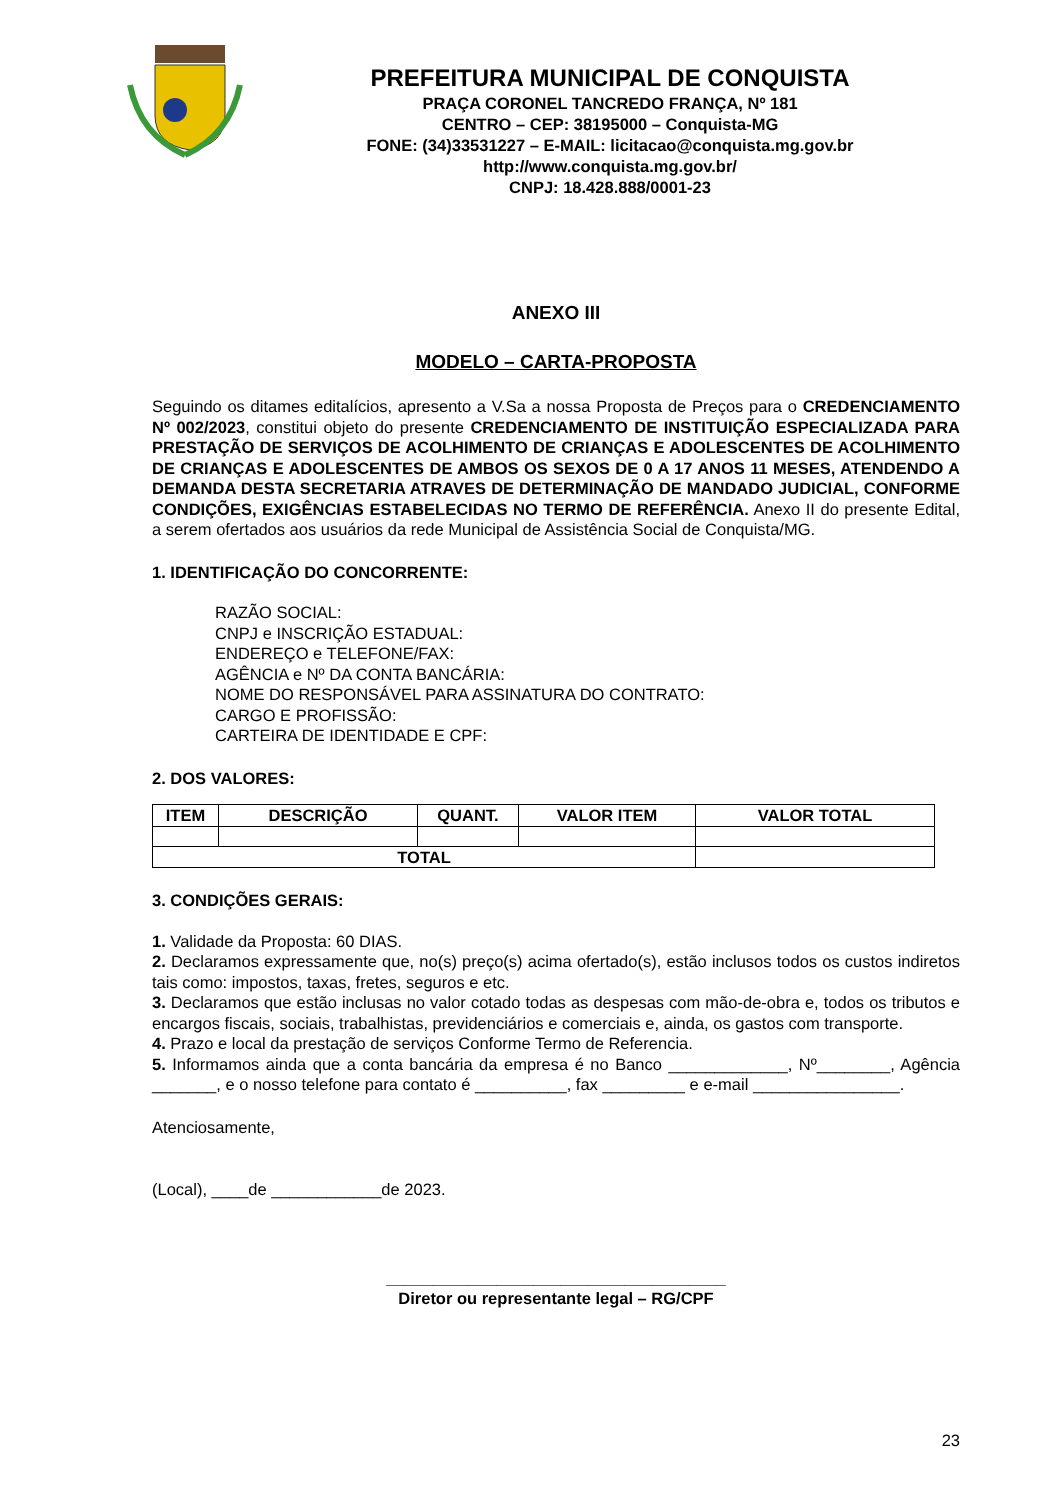PREFEITURA MUNICIPAL DE CONQUISTA
PRAÇA CORONEL TANCREDO FRANÇA, Nº 181
CENTRO – CEP: 38195000 – Conquista-MG
FONE: (34)33531227 – E-MAIL: licitacao@conquista.mg.gov.br
http://www.conquista.mg.gov.br/
CNPJ: 18.428.888/0001-23
ANEXO III
MODELO – CARTA-PROPOSTA
Seguindo os ditames editalícios, apresento a V.Sa a nossa Proposta de Preços para o CREDENCIAMENTO Nº 002/2023, constitui objeto do presente CREDENCIAMENTO DE INSTITUIÇÃO ESPECIALIZADA PARA PRESTAÇÃO DE SERVIÇOS DE ACOLHIMENTO DE CRIANÇAS E ADOLESCENTES DE ACOLHIMENTO DE CRIANÇAS E ADOLESCENTES DE AMBOS OS SEXOS DE 0 A 17 ANOS 11 MESES, ATENDENDO A DEMANDA DESTA SECRETARIA ATRAVES DE DETERMINAÇÃO DE MANDADO JUDICIAL, CONFORME CONDIÇÕES, EXIGÊNCIAS ESTABELECIDAS NO TERMO DE REFERÊNCIA. Anexo II do presente Edital, a serem ofertados aos usuários da rede Municipal de Assistência Social de Conquista/MG.
1. IDENTIFICAÇÃO DO CONCORRENTE:
RAZÃO SOCIAL:
CNPJ e INSCRIÇÃO ESTADUAL:
ENDEREÇO e TELEFONE/FAX:
AGÊNCIA e Nº DA CONTA BANCÁRIA:
NOME DO RESPONSÁVEL PARA ASSINATURA DO CONTRATO:
CARGO E PROFISSÃO:
CARTEIRA DE IDENTIDADE E CPF:
2. DOS VALORES:
| ITEM | DESCRIÇÃO | QUANT. | VALOR ITEM | VALOR TOTAL |
| --- | --- | --- | --- | --- |
| TOTAL | | | | |
3. CONDIÇÕES GERAIS:
1. Validade da Proposta: 60 DIAS.
2. Declaramos expressamente que, no(s) preço(s) acima ofertado(s), estão inclusos todos os custos indiretos tais como: impostos, taxas, fretes, seguros e etc.
3. Declaramos que estão inclusas no valor cotado todas as despesas com mão-de-obra e, todos os tributos e encargos fiscais, sociais, trabalhistas, previdenciários e comerciais e, ainda, os gastos com transporte.
4. Prazo e local da prestação de serviços Conforme Termo de Referencia.
5. Informamos ainda que a conta bancária da empresa é no Banco _____________, Nº________, Agência _______, e o nosso telefone para contato é __________, fax _________ e e-mail ________________.
Atenciosamente,
(Local), ____de ____________de 2023.
_____________________________________
Diretor ou representante legal – RG/CPF
23